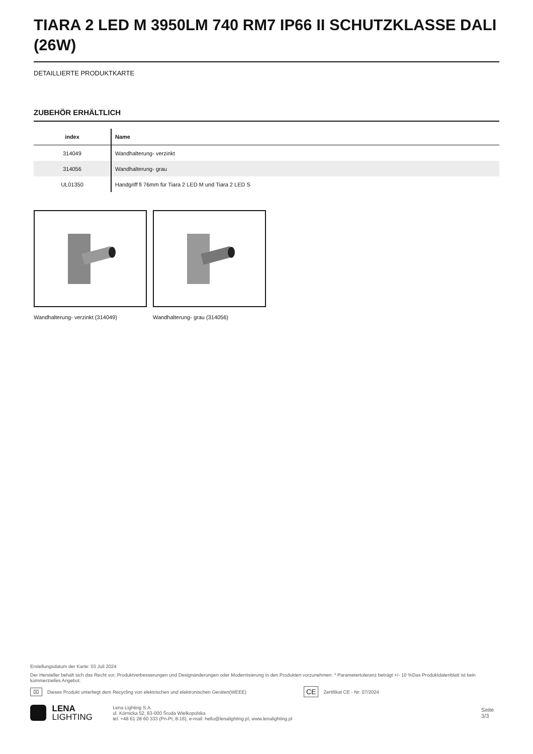TIARA 2 LED M 3950LM 740 RM7 IP66 II SCHUTZKLASSE DALI (26W)
DETAILLIERTE PRODUKTKARTE
ZUBEHÖR ERHÄLTLICH
| index | Name |
| --- | --- |
| 314049 | Wandhalterung- verzinkt |
| 314056 | Wandhalterung- grau |
| UL01350 | Handgriff fi 76mm für Tiara 2 LED M und Tiara 2 LED S |
Wandhalterung- verzinkt (314049) Wandhalterung- grau (314056)
Erstellungsdatum der Karte: 03 Juli 2024
Der Hersteller behält sich das Recht vor, Produktverbesserungen und Designänderungen oder Modernisierung in den Produkten vorzunehmen. * Parametertoleranz beträgt +/- 10 %Das Produktdatenblatt ist kein kommerzielles Angebot.
⌧ Dieses Produkt unterliegt dem Recycling von elektrischen und elektronischen Geräten(WEEE) CE Zertifikat CE - Nr: 07/2024
LENA
LIGHTING Lena Lighting S.A.
ul. Kórnicka 52, 63-000 Środa Wielkopolska
tel. +48 61 28 60 333 (Pn-Pt, 8-16), e-mail: hello@lenalighting.pl, www.lenalighting.pl Seite 3/3